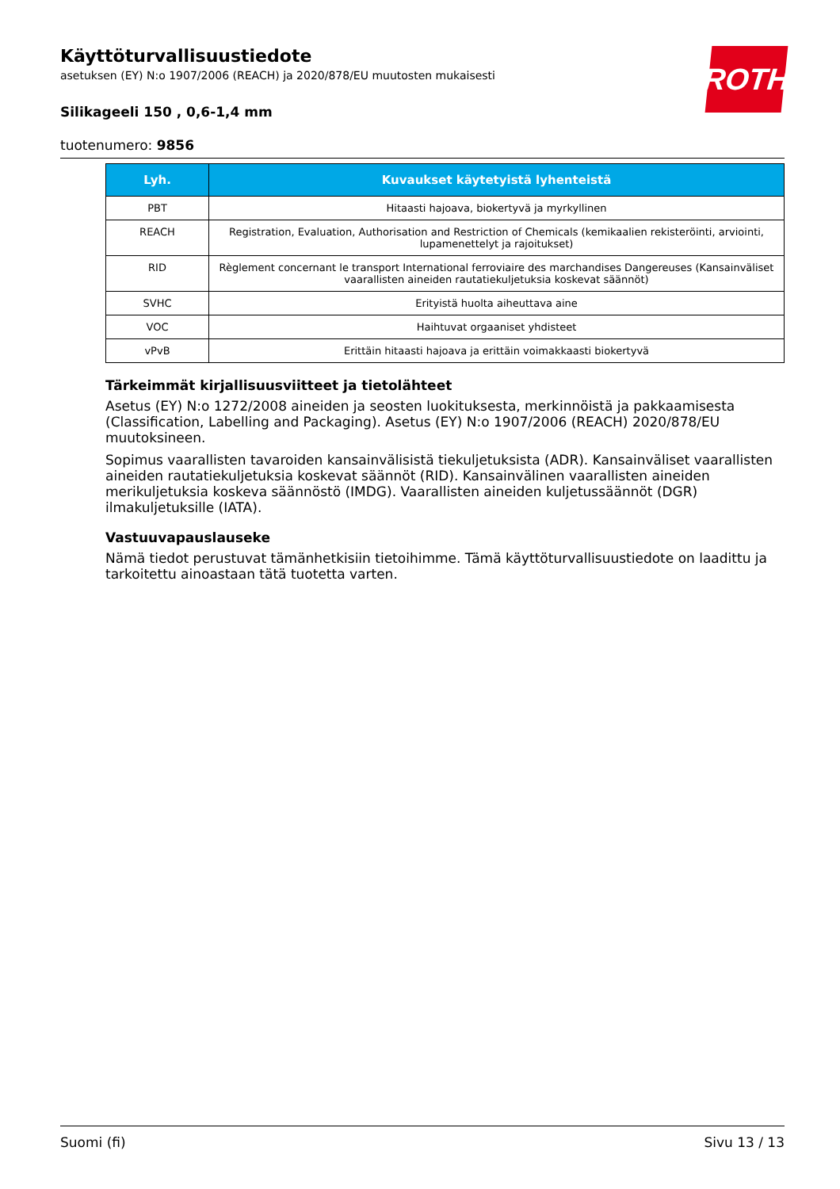ROTH
Käyttöturvallisuustiedote
asetuksen (EY) N:o 1907/2006 (REACH) ja 2020/878/EU muutosten mukaisesti
Silikageeli 150 , 0,6-1,4 mm
tuotenumero: 9856
| Lyh. | Kuvaukset käytetyistä lyhenteistä |
| --- | --- |
| PBT | Hitaasti hajoava, biokertyvä ja myrkyllinen |
| REACH | Registration, Evaluation, Authorisation and Restriction of Chemicals (kemikaalien rekisteröinti, arviointi, lupamenettelyt ja rajoitukset) |
| RID | Règlement concernant le transport International ferroviaire des marchandises Dangereuses (Kansainväliset vaarallisten aineiden rautatiekuljetuksia koskevat säännöt) |
| SVHC | Erityistä huolta aiheuttava aine |
| VOC | Haihtuvat orgaaniset yhdisteet |
| vPvB | Erittäin hitaasti hajoava ja erittäin voimakkaasti biokertyvä |
Tärkeimmät kirjallisuusviitteet ja tietolähteet
Asetus (EY) N:o 1272/2008 aineiden ja seosten luokituksesta, merkinnöistä ja pakkaamisesta (Classification, Labelling and Packaging). Asetus (EY) N:o 1907/2006 (REACH) 2020/878/EU muutoksineen.
Sopimus vaarallisten tavaroiden kansainvälisistä tiekuljetuksista (ADR). Kansainväliset vaarallisten aineiden rautatiekuljetuksia koskevat säännöt (RID). Kansainvälinen vaarallisten aineiden merikuljetuksia koskeva säännöstö (IMDG). Vaarallisten aineiden kuljetussäännöt (DGR) ilmakuljetuksille (IATA).
Vastuuvapauslauseke
Nämä tiedot perustuvat tämänhetkisiin tietoihimme. Tämä käyttöturvallisuustiedote on laadittu ja tarkoitettu ainoastaan tätä tuotetta varten.
Suomi (fi) Sivu 13 / 13